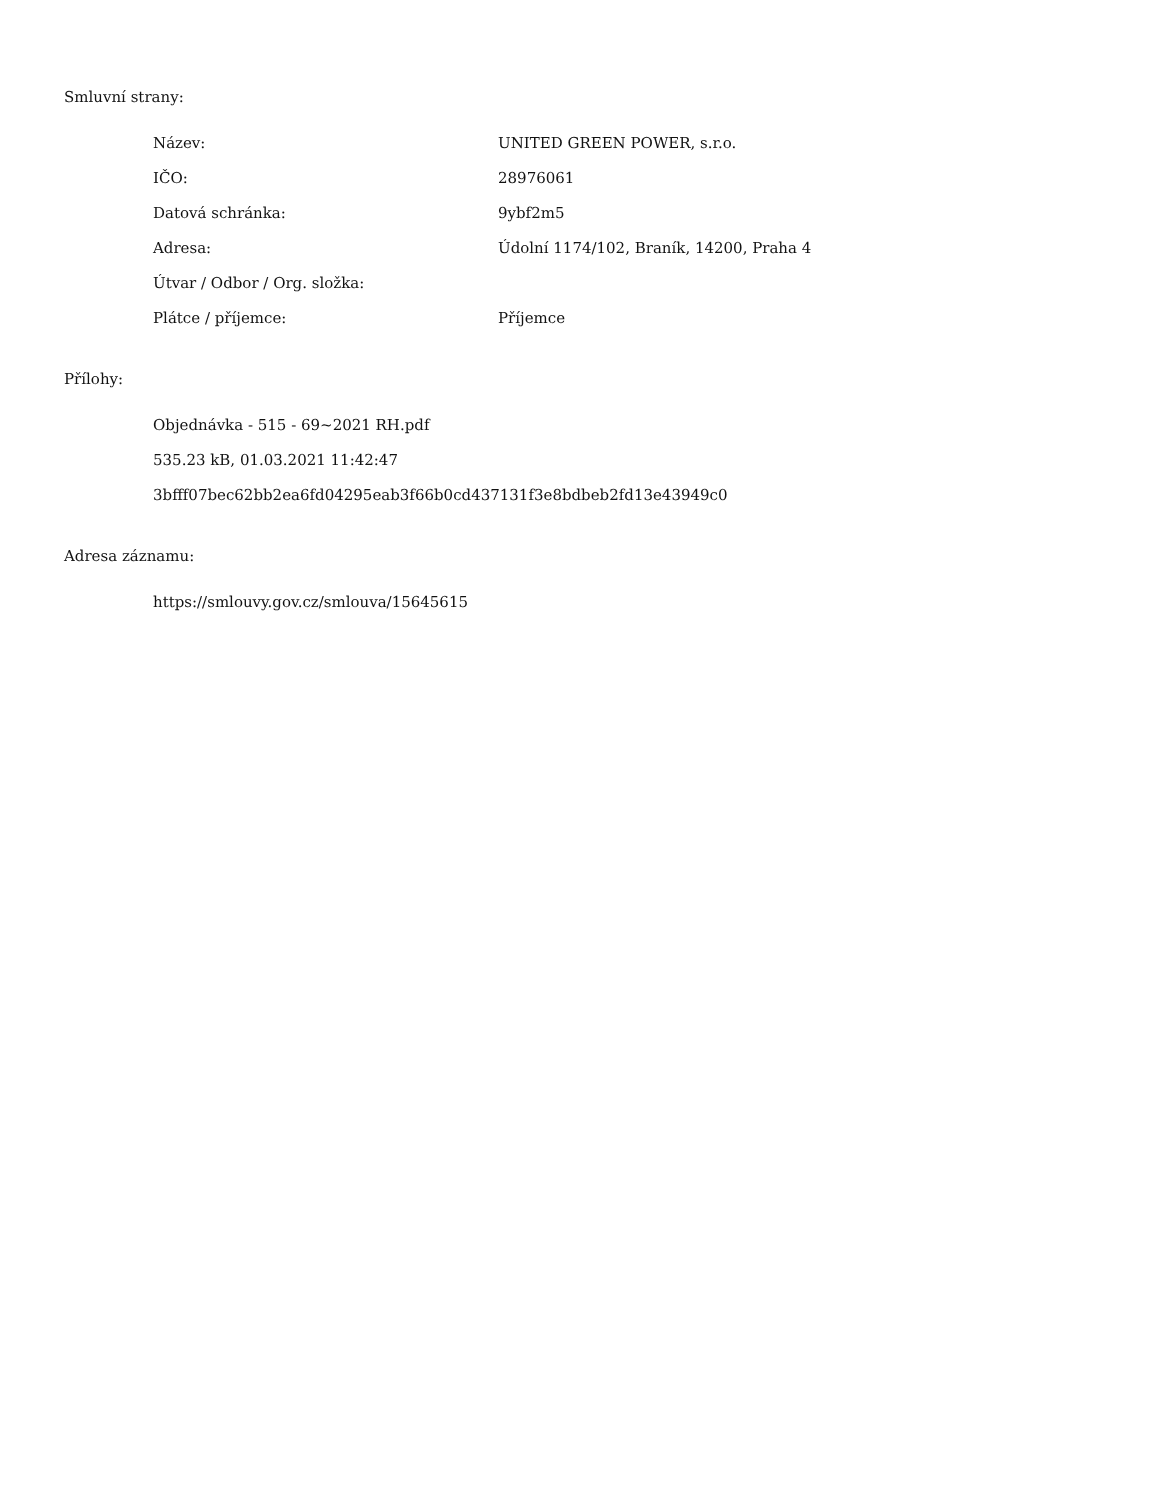Smluvní strany:
| Název: | UNITED GREEN POWER, s.r.o. |
| IČO: | 28976061 |
| Datová schránka: | 9ybf2m5 |
| Adresa: | Údolní 1174/102, Braník, 14200, Praha 4 |
| Útvar / Odbor / Org. složka: | |
| Plátce / příjemce: | Příjemce |
Přílohy:
Objednávka - 515 - 69~2021 RH.pdf
535.23 kB, 01.03.2021 11:42:47
3bfff07bec62bb2ea6fd04295eab3f66b0cd437131f3e8bdbeb2fd13e43949c0
Adresa záznamu:
https://smlouvy.gov.cz/smlouva/15645615